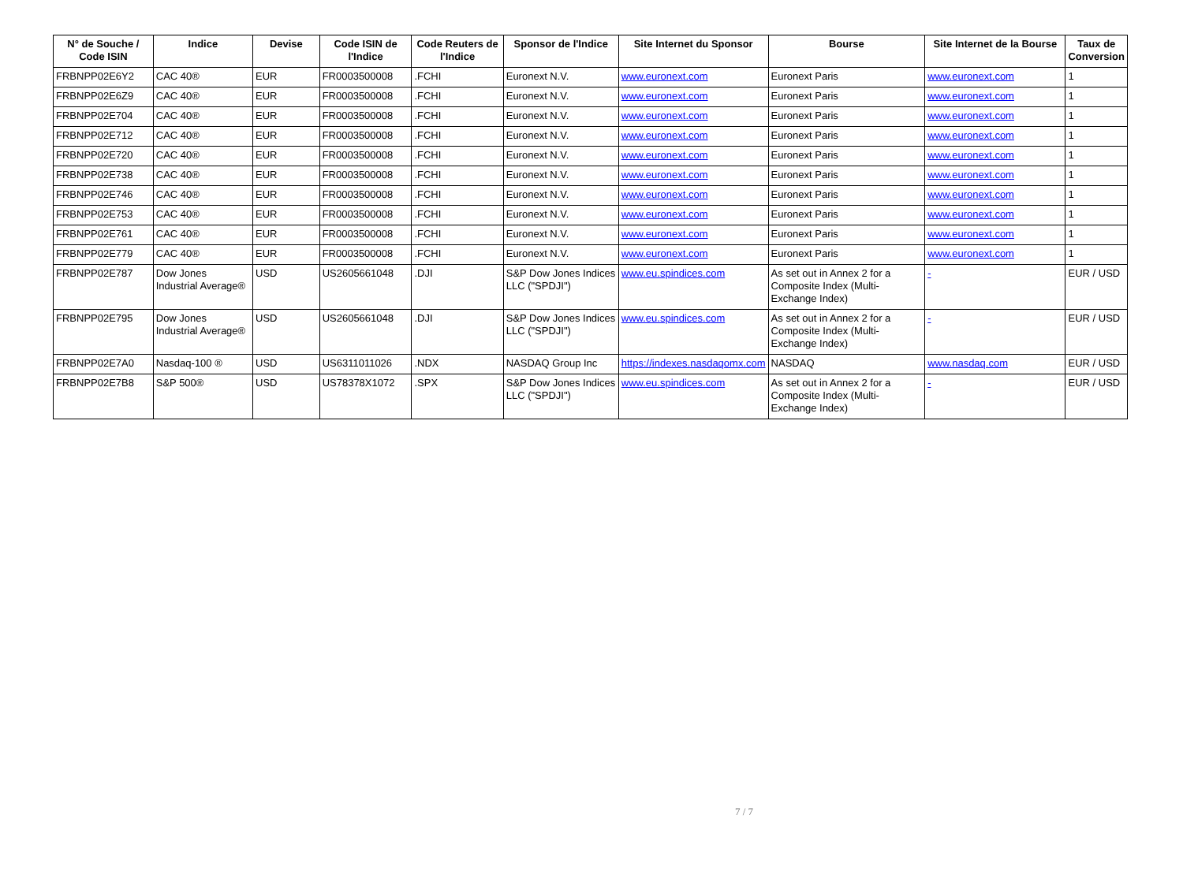| N° de Souche / Code ISIN | Indice | Devise | Code ISIN de l'Indice | Code Reuters de l'Indice | Sponsor de l'Indice | Site Internet du Sponsor | Bourse | Site Internet de la Bourse | Taux de Conversion |
| --- | --- | --- | --- | --- | --- | --- | --- | --- | --- |
| FRBNPP02E6Y2 | CAC 40® | EUR | FR0003500008 | .FCHI | Euronext N.V. | www.euronext.com | Euronext Paris | www.euronext.com | 1 |
| FRBNPP02E6Z9 | CAC 40® | EUR | FR0003500008 | .FCHI | Euronext N.V. | www.euronext.com | Euronext Paris | www.euronext.com | 1 |
| FRBNPP02E704 | CAC 40® | EUR | FR0003500008 | .FCHI | Euronext N.V. | www.euronext.com | Euronext Paris | www.euronext.com | 1 |
| FRBNPP02E712 | CAC 40® | EUR | FR0003500008 | .FCHI | Euronext N.V. | www.euronext.com | Euronext Paris | www.euronext.com | 1 |
| FRBNPP02E720 | CAC 40® | EUR | FR0003500008 | .FCHI | Euronext N.V. | www.euronext.com | Euronext Paris | www.euronext.com | 1 |
| FRBNPP02E738 | CAC 40® | EUR | FR0003500008 | .FCHI | Euronext N.V. | www.euronext.com | Euronext Paris | www.euronext.com | 1 |
| FRBNPP02E746 | CAC 40® | EUR | FR0003500008 | .FCHI | Euronext N.V. | www.euronext.com | Euronext Paris | www.euronext.com | 1 |
| FRBNPP02E753 | CAC 40® | EUR | FR0003500008 | .FCHI | Euronext N.V. | www.euronext.com | Euronext Paris | www.euronext.com | 1 |
| FRBNPP02E761 | CAC 40® | EUR | FR0003500008 | .FCHI | Euronext N.V. | www.euronext.com | Euronext Paris | www.euronext.com | 1 |
| FRBNPP02E779 | CAC 40® | EUR | FR0003500008 | .FCHI | Euronext N.V. | www.euronext.com | Euronext Paris | www.euronext.com | 1 |
| FRBNPP02E787 | Dow Jones Industrial Average® | USD | US2605661048 | .DJI | S&P Dow Jones Indices LLC ("SPDJI") | www.eu.spindices.com | As set out in Annex 2 for a Composite Index (Multi-Exchange Index) | - | EUR / USD |
| FRBNPP02E795 | Dow Jones Industrial Average® | USD | US2605661048 | .DJI | S&P Dow Jones Indices LLC ("SPDJI") | www.eu.spindices.com | As set out in Annex 2 for a Composite Index (Multi-Exchange Index) | - | EUR / USD |
| FRBNPP02E7A0 | Nasdaq-100 ® | USD | US6311011026 | .NDX | NASDAQ Group Inc | https://indexes.nasdaqomx.com | NASDAQ | www.nasdaq.com | EUR / USD |
| FRBNPP02E7B8 | S&P 500® | USD | US78378X1072 | .SPX | S&P Dow Jones Indices LLC ("SPDJI") | www.eu.spindices.com | As set out in Annex 2 for a Composite Index (Multi-Exchange Index) | - | EUR / USD |
7 / 7